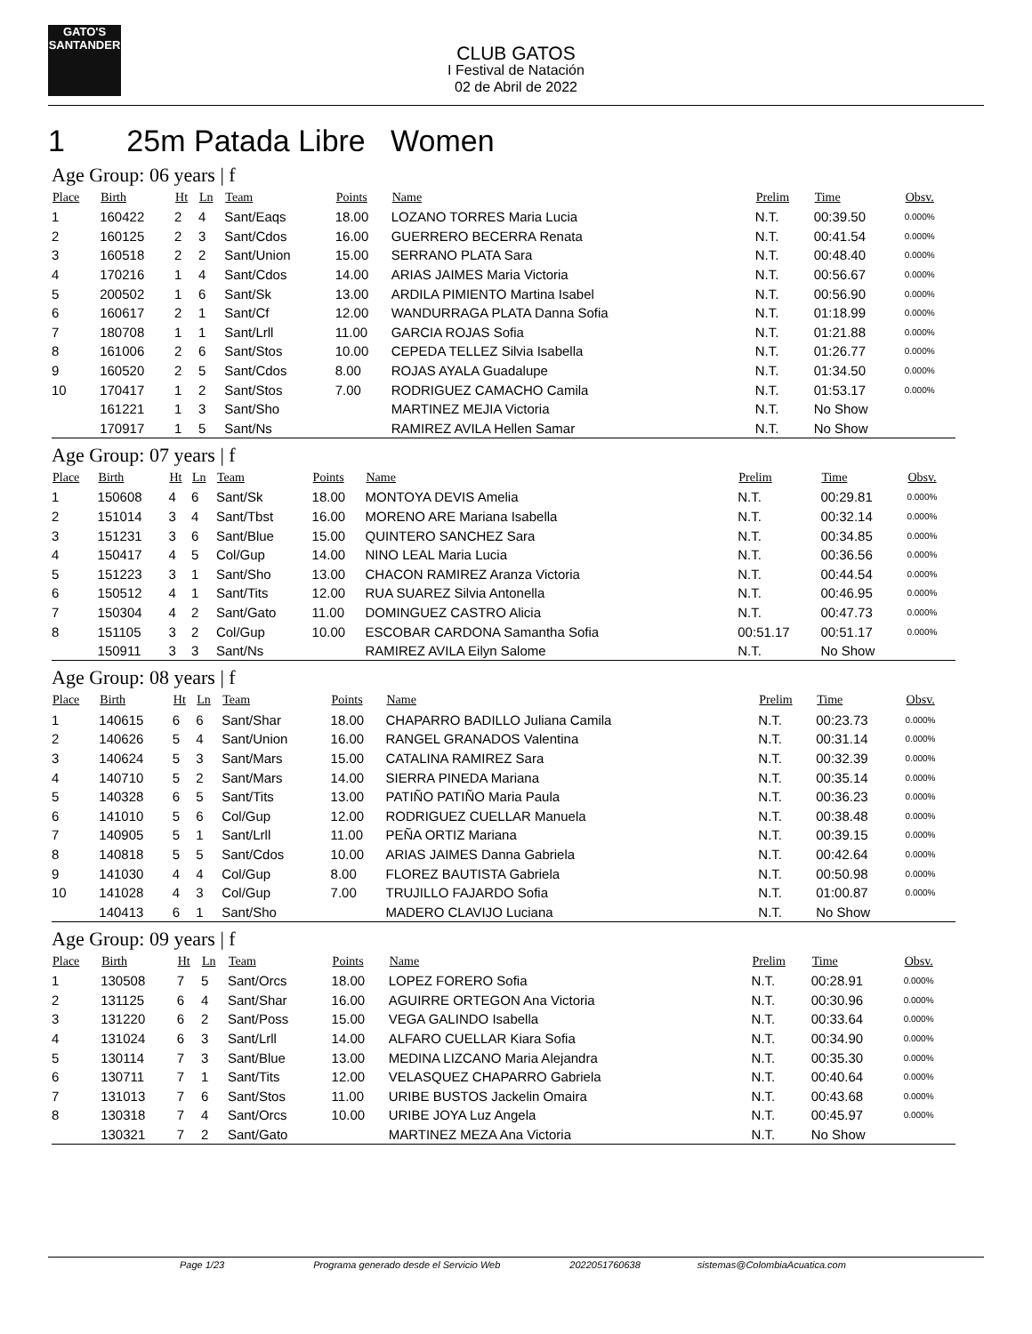GATO'S
SANTANDER
CLUB GATOS
I Festival de Natación
02 de Abril de 2022
1 25m Patada Libre Women
Age Group: 06 years | f
| Place | Birth | Ht | Ln | Team | Points | Name | Prelim | Time | Obsv. |
| --- | --- | --- | --- | --- | --- | --- | --- | --- | --- |
| 1 | 160422 | 2 | 4 | Sant/Eaqs | 18.00 | LOZANO TORRES Maria Lucia | N.T. | 00:39.50 | 0.000% |
| 2 | 160125 | 2 | 3 | Sant/Cdos | 16.00 | GUERRERO BECERRA Renata | N.T. | 00:41.54 | 0.000% |
| 3 | 160518 | 2 | 2 | Sant/Union | 15.00 | SERRANO PLATA Sara | N.T. | 00:48.40 | 0.000% |
| 4 | 170216 | 1 | 4 | Sant/Cdos | 14.00 | ARIAS JAIMES Maria Victoria | N.T. | 00:56.67 | 0.000% |
| 5 | 200502 | 1 | 6 | Sant/Sk | 13.00 | ARDILA PIMIENTO Martina Isabel | N.T. | 00:56.90 | 0.000% |
| 6 | 160617 | 2 | 1 | Sant/Cf | 12.00 | WANDURRAGA PLATA Danna Sofia | N.T. | 01:18.99 | 0.000% |
| 7 | 180708 | 1 | 1 | Sant/Lrll | 11.00 | GARCIA ROJAS Sofia | N.T. | 01:21.88 | 0.000% |
| 8 | 161006 | 2 | 6 | Sant/Stos | 10.00 | CEPEDA TELLEZ Silvia Isabella | N.T. | 01:26.77 | 0.000% |
| 9 | 160520 | 2 | 5 | Sant/Cdos | 8.00 | ROJAS AYALA Guadalupe | N.T. | 01:34.50 | 0.000% |
| 10 | 170417 | 1 | 2 | Sant/Stos | 7.00 | RODRIGUEZ CAMACHO Camila | N.T. | 01:53.17 | 0.000% |
| | 161221 | 1 | 3 | Sant/Sho | | MARTINEZ MEJIA Victoria | N.T. | No Show | |
| | 170917 | 1 | 5 | Sant/Ns | | RAMIREZ AVILA Hellen Samar | N.T. | No Show | |
Age Group: 07 years | f
| Place | Birth | Ht | Ln | Team | Points | Name | Prelim | Time | Obsv. |
| --- | --- | --- | --- | --- | --- | --- | --- | --- | --- |
| 1 | 150608 | 4 | 6 | Sant/Sk | 18.00 | MONTOYA DEVIS Amelia | N.T. | 00:29.81 | 0.000% |
| 2 | 151014 | 3 | 4 | Sant/Tbst | 16.00 | MORENO ARE Mariana Isabella | N.T. | 00:32.14 | 0.000% |
| 3 | 151231 | 3 | 6 | Sant/Blue | 15.00 | QUINTERO SANCHEZ Sara | N.T. | 00:34.85 | 0.000% |
| 4 | 150417 | 4 | 5 | Col/Gup | 14.00 | NINO LEAL Maria Lucia | N.T. | 00:36.56 | 0.000% |
| 5 | 151223 | 3 | 1 | Sant/Sho | 13.00 | CHACON RAMIREZ Aranza Victoria | N.T. | 00:44.54 | 0.000% |
| 6 | 150512 | 4 | 1 | Sant/Tits | 12.00 | RUA SUAREZ Silvia Antonella | N.T. | 00:46.95 | 0.000% |
| 7 | 150304 | 4 | 2 | Sant/Gato | 11.00 | DOMINGUEZ CASTRO Alicia | N.T. | 00:47.73 | 0.000% |
| 8 | 151105 | 3 | 2 | Col/Gup | 10.00 | ESCOBAR CARDONA Samantha Sofia | 00:51.17 | 00:51.17 | 0.000% |
| | 150911 | 3 | 3 | Sant/Ns | | RAMIREZ AVILA Eilyn Salome | N.T. | No Show | |
Age Group: 08 years | f
| Place | Birth | Ht | Ln | Team | Points | Name | Prelim | Time | Obsv. |
| --- | --- | --- | --- | --- | --- | --- | --- | --- | --- |
| 1 | 140615 | 6 | 6 | Sant/Shar | 18.00 | CHAPARRO BADILLO Juliana Camila | N.T. | 00:23.73 | 0.000% |
| 2 | 140626 | 5 | 4 | Sant/Union | 16.00 | RANGEL GRANADOS Valentina | N.T. | 00:31.14 | 0.000% |
| 3 | 140624 | 5 | 3 | Sant/Mars | 15.00 | CATALINA RAMIREZ Sara | N.T. | 00:32.39 | 0.000% |
| 4 | 140710 | 5 | 2 | Sant/Mars | 14.00 | SIERRA PINEDA Mariana | N.T. | 00:35.14 | 0.000% |
| 5 | 140328 | 6 | 5 | Sant/Tits | 13.00 | PATIÑO PATIÑO Maria Paula | N.T. | 00:36.23 | 0.000% |
| 6 | 141010 | 5 | 6 | Col/Gup | 12.00 | RODRIGUEZ CUELLAR Manuela | N.T. | 00:38.48 | 0.000% |
| 7 | 140905 | 5 | 1 | Sant/Lrll | 11.00 | PEÑA ORTIZ Mariana | N.T. | 00:39.15 | 0.000% |
| 8 | 140818 | 5 | 5 | Sant/Cdos | 10.00 | ARIAS JAIMES Danna Gabriela | N.T. | 00:42.64 | 0.000% |
| 9 | 141030 | 4 | 4 | Col/Gup | 8.00 | FLOREZ BAUTISTA Gabriela | N.T. | 00:50.98 | 0.000% |
| 10 | 141028 | 4 | 3 | Col/Gup | 7.00 | TRUJILLO FAJARDO Sofia | N.T. | 01:00.87 | 0.000% |
| | 140413 | 6 | 1 | Sant/Sho | | MADERO CLAVIJO Luciana | N.T. | No Show | |
Age Group: 09 years | f
| Place | Birth | Ht | Ln | Team | Points | Name | Prelim | Time | Obsv. |
| --- | --- | --- | --- | --- | --- | --- | --- | --- | --- |
| 1 | 130508 | 7 | 5 | Sant/Orcs | 18.00 | LOPEZ FORERO Sofia | N.T. | 00:28.91 | 0.000% |
| 2 | 131125 | 6 | 4 | Sant/Shar | 16.00 | AGUIRRE ORTEGON Ana Victoria | N.T. | 00:30.96 | 0.000% |
| 3 | 131220 | 6 | 2 | Sant/Poss | 15.00 | VEGA GALINDO Isabella | N.T. | 00:33.64 | 0.000% |
| 4 | 131024 | 6 | 3 | Sant/Lrll | 14.00 | ALFARO CUELLAR Kiara Sofia | N.T. | 00:34.90 | 0.000% |
| 5 | 130114 | 7 | 3 | Sant/Blue | 13.00 | MEDINA LIZCANO Maria Alejandra | N.T. | 00:35.30 | 0.000% |
| 6 | 130711 | 7 | 1 | Sant/Tits | 12.00 | VELASQUEZ CHAPARRO Gabriela | N.T. | 00:40.64 | 0.000% |
| 7 | 131013 | 7 | 6 | Sant/Stos | 11.00 | URIBE BUSTOS Jackelin Omaira | N.T. | 00:43.68 | 0.000% |
| 8 | 130318 | 7 | 4 | Sant/Orcs | 10.00 | URIBE JOYA Luz Angela | N.T. | 00:45.97 | 0.000% |
| | 130321 | 7 | 2 | Sant/Gato | | MARTINEZ MEZA Ana Victoria | N.T. | No Show | |
Page 1/23 Programa generado desde el Servicio Web 2022051760638 sistemas@ColombiaAcuatica.com